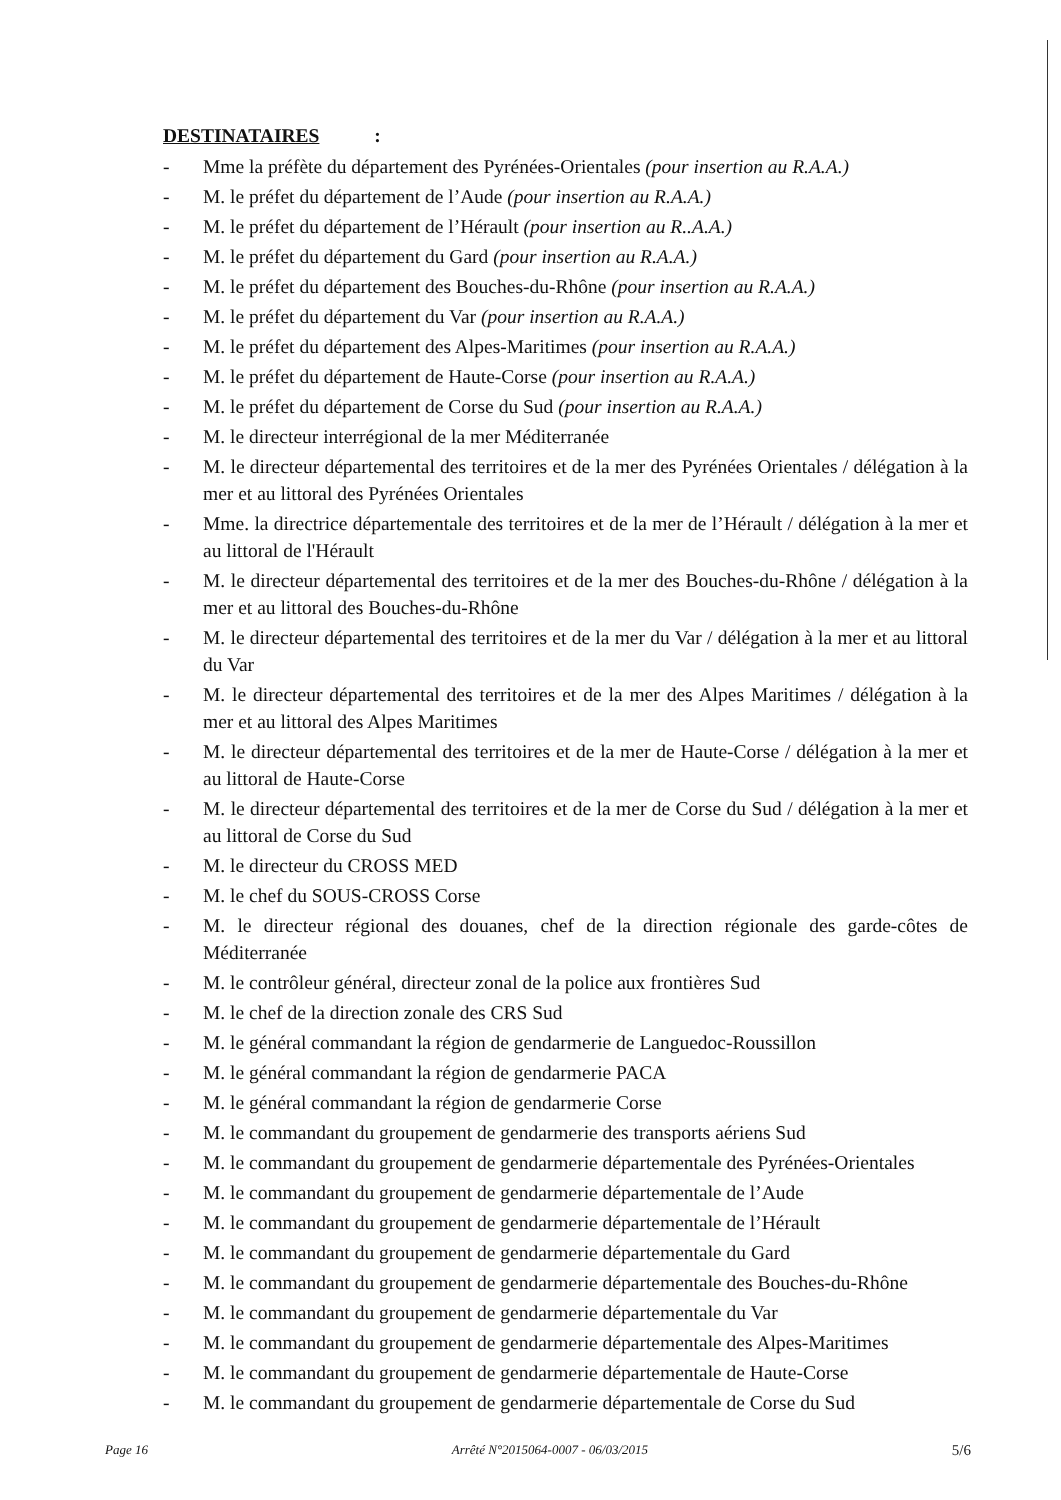DESTINATAIRES :
- Mme la préfète du département des Pyrénées-Orientales (pour insertion au R.A.A.)
- M. le préfet du département de l’Aude (pour insertion au R.A.A.)
- M. le préfet du département de l’Hérault (pour insertion au R..A.A.)
- M. le préfet du département du Gard (pour insertion au R.A.A.)
- M. le préfet du département des Bouches-du-Rhône (pour insertion au R.A.A.)
- M. le préfet du département du Var (pour insertion au R.A.A.)
- M. le préfet du département des Alpes-Maritimes (pour insertion au R.A.A.)
- M. le préfet du département de Haute-Corse (pour insertion au R.A.A.)
- M. le préfet du département de Corse du Sud (pour insertion au R.A.A.)
- M. le directeur interrégional de la mer Méditerranée
- M. le directeur départemental des territoires et de la mer des Pyrénées Orientales / délégation à la mer et au littoral des Pyrénées Orientales
- Mme. la directrice départementale des territoires et de la mer de l’Hérault / délégation à la mer et au littoral de l'Hérault
- M. le directeur départemental des territoires et de la mer des Bouches-du-Rhône / délégation à la mer et au littoral des Bouches-du-Rhône
- M. le directeur départemental des territoires et de la mer du Var / délégation à la mer et au littoral du Var
- M. le directeur départemental des territoires et de la mer des Alpes Maritimes / délégation à la mer et au littoral des Alpes Maritimes
- M. le directeur départemental des territoires et de la mer de Haute-Corse / délégation à la mer et au littoral de Haute-Corse
- M. le directeur départemental des territoires et de la mer de Corse du Sud / délégation à la mer et au littoral de Corse du Sud
- M. le directeur du CROSS MED
- M. le chef du SOUS-CROSS Corse
- M. le directeur régional des douanes, chef de la direction régionale des garde-côtes de Méditerranée
- M. le contrôleur général, directeur zonal de la police aux frontières Sud
- M. le chef de la direction zonale des CRS Sud
- M. le général commandant la région de gendarmerie de Languedoc-Roussillon
- M. le général commandant la région de gendarmerie PACA
- M. le général commandant la région de gendarmerie Corse
- M. le commandant du groupement de gendarmerie des transports aériens Sud
- M. le commandant du groupement de gendarmerie départementale des Pyrénées-Orientales
- M. le commandant du groupement de gendarmerie départementale de l’Aude
- M. le commandant du groupement de gendarmerie départementale de l’Hérault
- M. le commandant du groupement de gendarmerie départementale du Gard
- M. le commandant du groupement de gendarmerie départementale des Bouches-du-Rhône
- M. le commandant du groupement de gendarmerie départementale du Var
- M. le commandant du groupement de gendarmerie départementale des Alpes-Maritimes
- M. le commandant du groupement de gendarmerie départementale de Haute-Corse
- M. le commandant du groupement de gendarmerie départementale de Corse du Sud
Page 16 Arrêté N°2015064-0007 - 06/03/2015 5/6